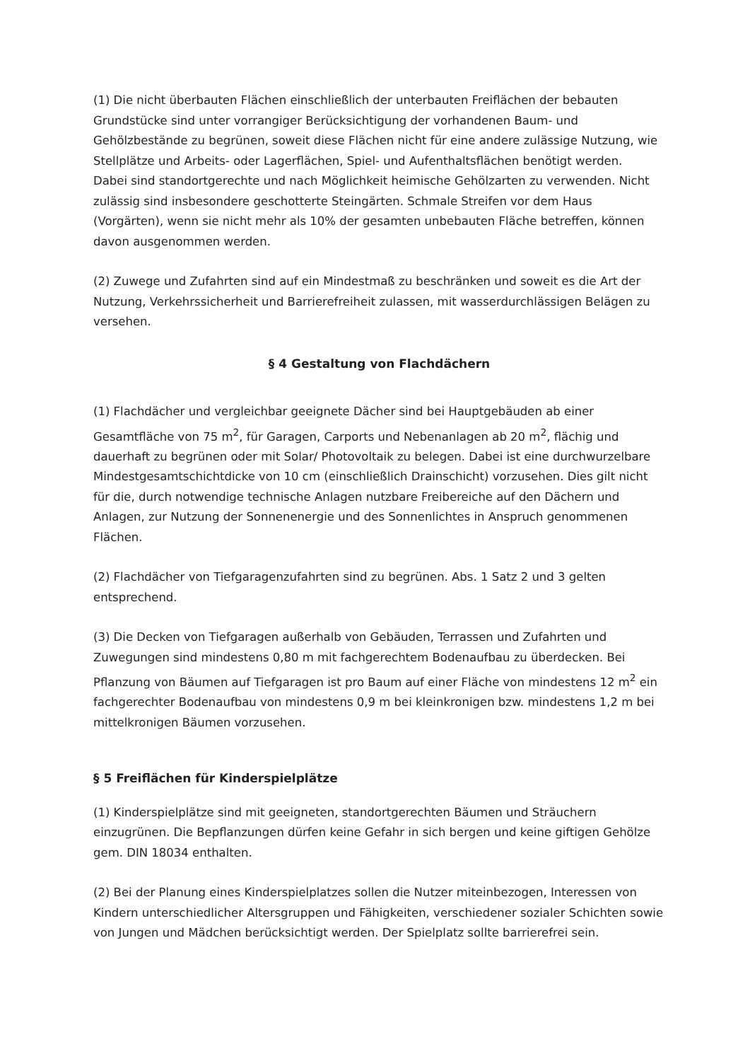(1) Die nicht überbauten Flächen einschließlich der unterbauten Freiflächen der bebauten Grundstücke sind unter vorrangiger Berücksichtigung der vorhandenen Baum- und Gehölzbestände zu begrünen, soweit diese Flächen nicht für eine andere zulässige Nutzung, wie Stellplätze und Arbeits- oder Lagerflächen, Spiel- und Aufenthaltsflächen benötigt werden.
Dabei sind standortgerechte und nach Möglichkeit heimische Gehölzarten zu verwenden. Nicht zulässig sind insbesondere geschotterte Steingärten. Schmale Streifen vor dem Haus (Vorgärten), wenn sie nicht mehr als 10% der gesamten unbebauten Fläche betreffen, können davon ausgenommen werden.
(2) Zuwege und Zufahrten sind auf ein Mindestmaß zu beschränken und soweit es die Art der Nutzung, Verkehrssicherheit und Barrierefreiheit zulassen, mit wasserdurchlässigen Belägen zu versehen.
§ 4 Gestaltung von Flachdächern
(1) Flachdächer und vergleichbar geeignete Dächer sind bei Hauptgebäuden ab einer Gesamtfläche von 75 m<sup>2</sup>, für Garagen, Carports und Nebenanlagen ab 20 m<sup>2</sup>, flächig und dauerhaft zu begrünen oder mit Solar/ Photovoltaik zu belegen. Dabei ist eine durchwurzelbare Mindestgesamtschichtdicke von 10 cm (einschließlich Drainschicht) vorzusehen. Dies gilt nicht für die, durch notwendige technische Anlagen nutzbare Freibereiche auf den Dächern und Anlagen, zur Nutzung der Sonnenenergie und des Sonnenlichtes in Anspruch genommenen Flächen.
(2) Flachdächer von Tiefgaragenzufahrten sind zu begrünen. Abs. 1 Satz 2 und 3 gelten entsprechend.
(3) Die Decken von Tiefgaragen außerhalb von Gebäuden, Terrassen und Zufahrten und Zuwegungen sind mindestens 0,80 m mit fachgerechtem Bodenaufbau zu überdecken. Bei Pflanzung von Bäumen auf Tiefgaragen ist pro Baum auf einer Fläche von mindestens 12 m<sup>2</sup> ein fachgerechter Bodenaufbau von mindestens 0,9 m bei kleinkronigen bzw. mindestens 1,2 m bei mittelkronigen Bäumen vorzusehen.
§ 5 Freiflächen für Kinderspielplätze
(1) Kinderspielplätze sind mit geeigneten, standortgerechten Bäumen und Sträuchern einzugrünen. Die Bepflanzungen dürfen keine Gefahr in sich bergen und keine giftigen Gehölze gem. DIN 18034 enthalten.
(2) Bei der Planung eines Kinderspielplatzes sollen die Nutzer miteinbezogen, Interessen von Kindern unterschiedlicher Altersgruppen und Fähigkeiten, verschiedener sozialer Schichten sowie von Jungen und Mädchen berücksichtigt werden. Der Spielplatz sollte barrierefrei sein.